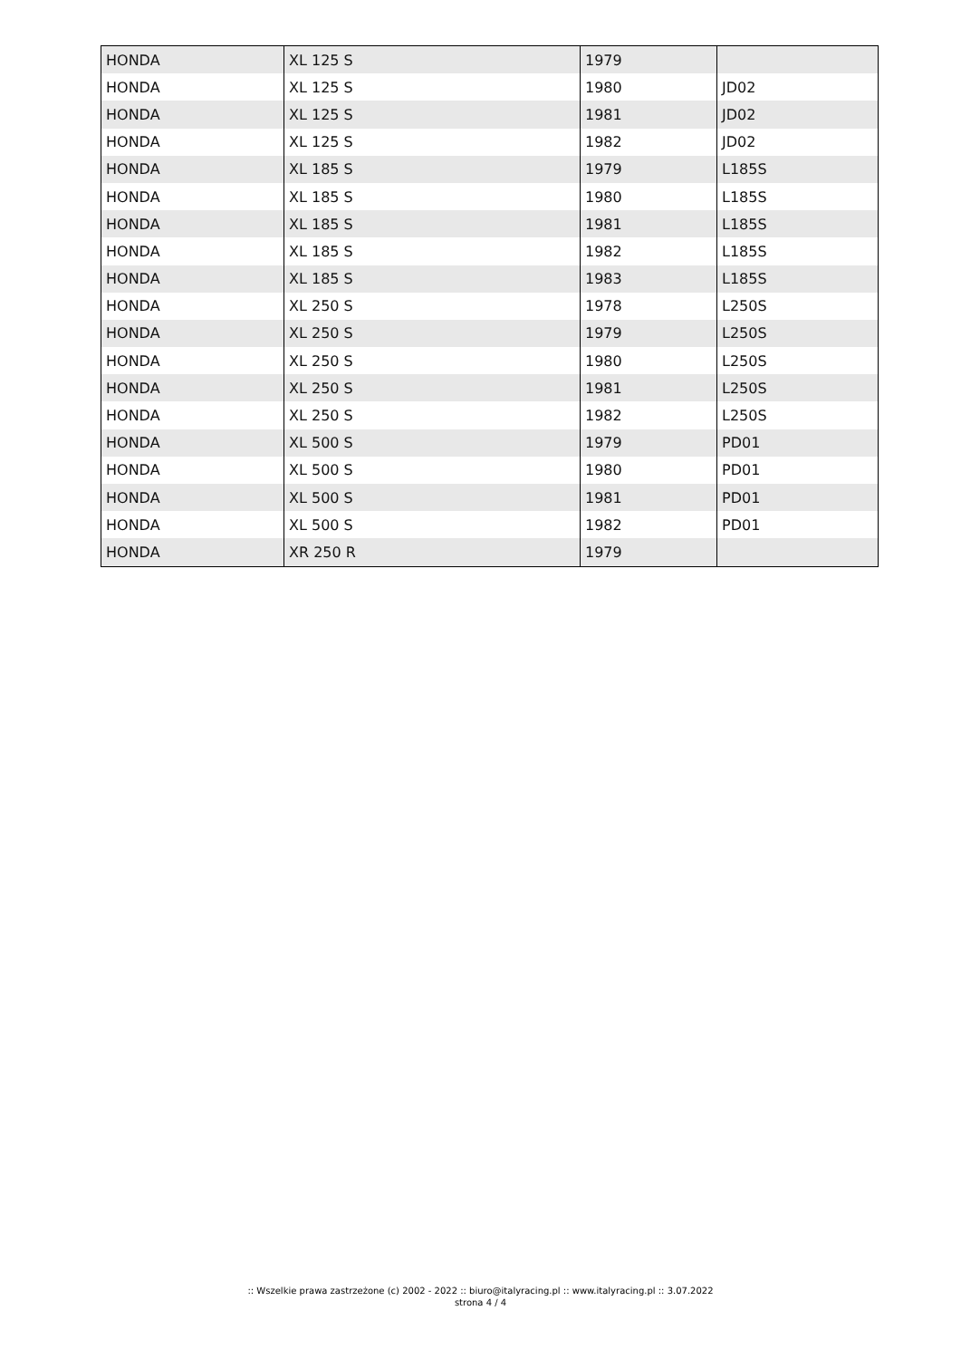| HONDA | XL 125 S | 1979 | |
| HONDA | XL 125 S | 1980 | JD02 |
| HONDA | XL 125 S | 1981 | JD02 |
| HONDA | XL 125 S | 1982 | JD02 |
| HONDA | XL 185 S | 1979 | L185S |
| HONDA | XL 185 S | 1980 | L185S |
| HONDA | XL 185 S | 1981 | L185S |
| HONDA | XL 185 S | 1982 | L185S |
| HONDA | XL 185 S | 1983 | L185S |
| HONDA | XL 250 S | 1978 | L250S |
| HONDA | XL 250 S | 1979 | L250S |
| HONDA | XL 250 S | 1980 | L250S |
| HONDA | XL 250 S | 1981 | L250S |
| HONDA | XL 250 S | 1982 | L250S |
| HONDA | XL 500 S | 1979 | PD01 |
| HONDA | XL 500 S | 1980 | PD01 |
| HONDA | XL 500 S | 1981 | PD01 |
| HONDA | XL 500 S | 1982 | PD01 |
| HONDA | XR 250 R | 1979 | |
:: Wszelkie prawa zastrzeżone (c) 2002 - 2022 :: biuro@italyracing.pl :: www.italyracing.pl :: 3.07.2022
strona 4 / 4